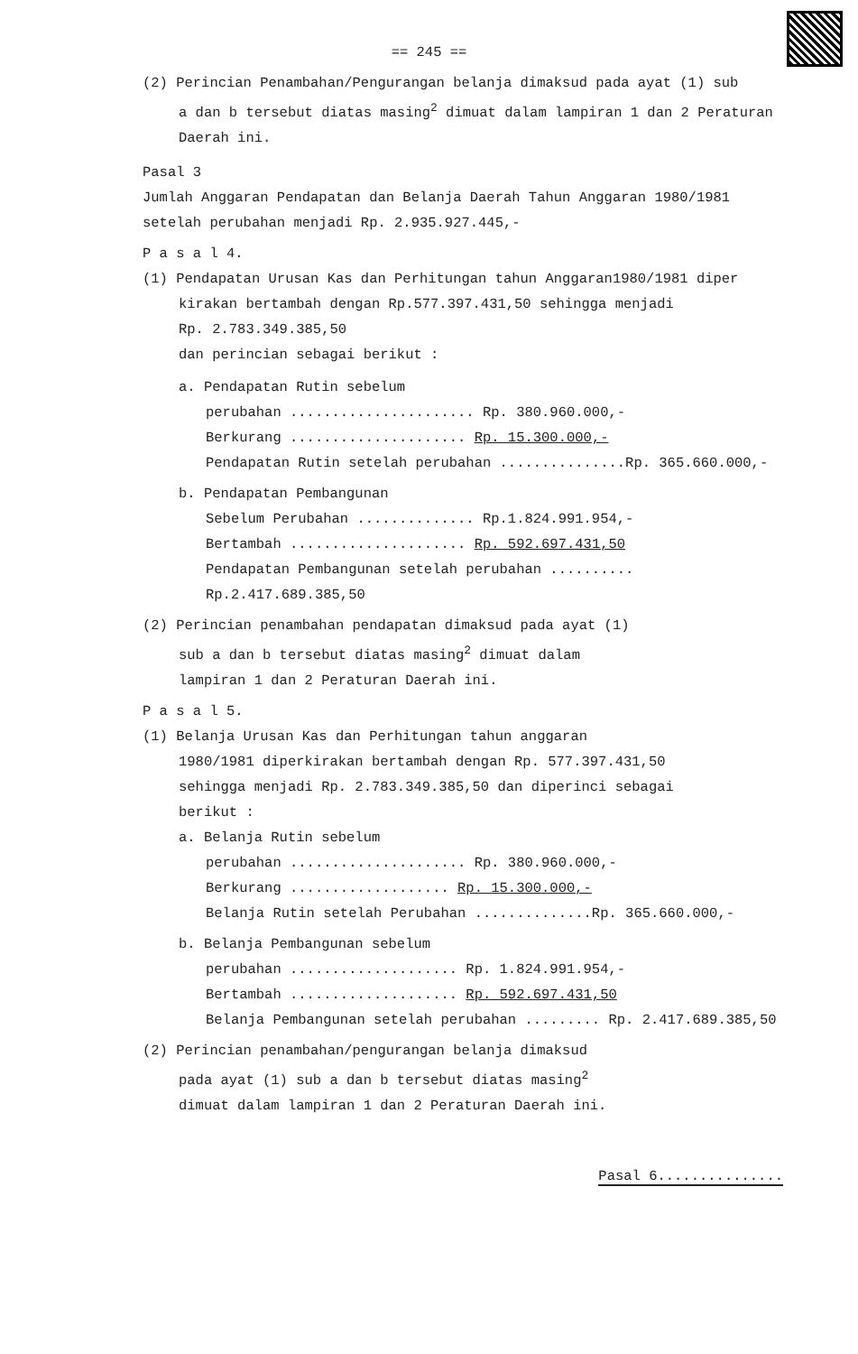== 245 ==
(2) Perincian Penambahan/Pengurangan belanja dimaksud pada ayat (1) sub
a dan b tersebut diatas masing<sup>2</sup> dimuat dalam lampiran 1 dan 2 Peraturan Daerah ini.
Pasal 3
Jumlah Anggaran Pendapatan dan Belanja Daerah Tahun Anggaran 1980/1981 setelah perubahan menjadi Rp. 2.935.927.445,-
P a s a l 4.
(1) Pendapatan Urusan Kas dan Perhitungan tahun Anggaran1980/1981 diper
kirakan bertambah dengan Rp.577.397.431,50 sehingga menjadi
Rp. 2.783.349.385,50
dan perincian sebagai berikut :
a. Pendapatan Rutin sebelum
perubahan ...................... Rp. 380.960.000,-
Berkurang ..................... Rp. 15.300.000,-
Pendapatan Rutin setelah perubahan ...............Rp. 365.660.000,-
b. Pendapatan Pembangunan
Sebelum Perubahan .............. Rp.1.824.991.954,-
Bertambah ..................... Rp. 592.697.431,50
Pendapatan Pembangunan setelah perubahan .......... Rp.2.417.689.385,50
(2) Perincian penambahan pendapatan dimaksud pada ayat (1)
sub a dan b tersebut diatas masing<sup>2</sup> dimuat dalam
lampiran 1 dan 2 Peraturan Daerah ini.
P a s a l 5.
(1) Belanja Urusan Kas dan Perhitungan tahun anggaran
1980/1981 diperkirakan bertambah dengan Rp. 577.397.431,50
sehingga menjadi Rp. 2.783.349.385,50 dan diperinci sebagai
berikut :
a. Belanja Rutin sebelum
perubahan ..................... Rp. 380.960.000,-
Berkurang ................... Rp. 15.300.000,-
Belanja Rutin setelah Perubahan ..............Rp. 365.660.000,-
b. Belanja Pembangunan sebelum
perubahan .................... Rp. 1.824.991.954,-
Bertambah .................... Rp. 592.697.431,50
Belanja Pembangunan setelah perubahan ......... Rp. 2.417.689.385,50
(2) Perincian penambahan/pengurangan belanja dimaksud
pada ayat (1) sub a dan b tersebut diatas masing<sup>2</sup>
dimuat dalam lampiran 1 dan 2 Peraturan Daerah ini.
Pasal 6...............